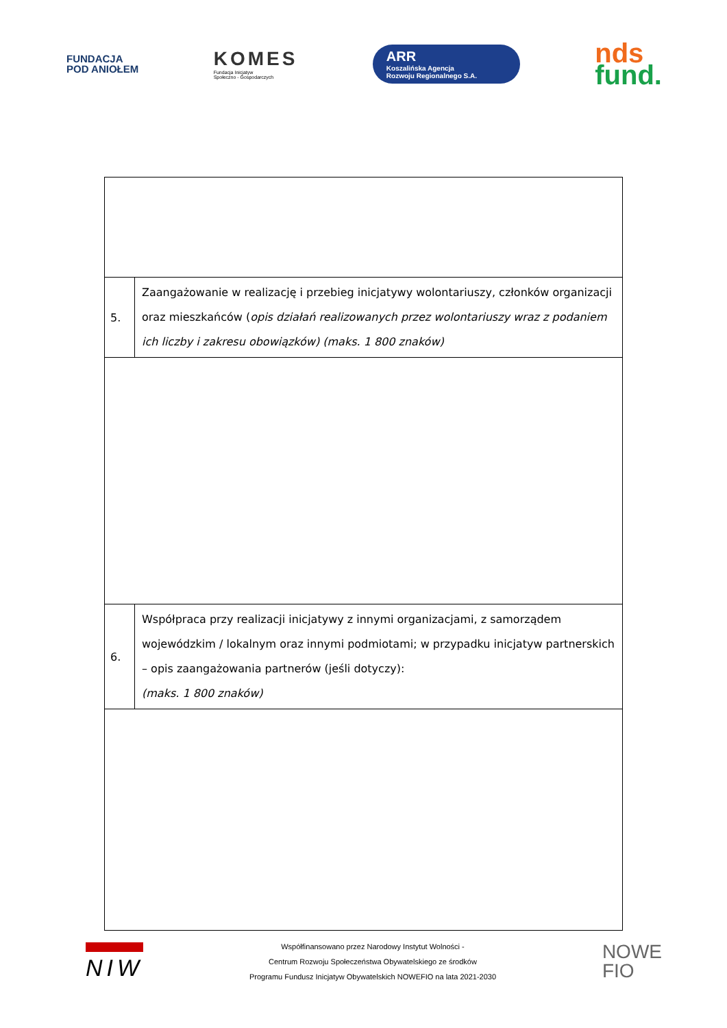FUNDACJA
POD ANIOŁEM
KOMES
Fundacja Inicjatyw
Społeczno - Gospodarczych
ARR
Koszalińska Agencja
Rozwoju Regionalnego S.A.
nds
fund.
| 5. | Zaangażowanie w realizację i przebieg inicjatywy wolontariuszy, członków organizacji oraz mieszkańców ( opis działań realizowanych przez wolontariuszy wraz z podaniem ich liczby i zakresu obowiązków) (maks. 1 800 znaków) |
| 6. | Współpraca przy realizacji inicjatywy z innymi organizacjami, z samorządem wojewódzkim / lokalnym oraz innymi podmiotami; w przypadku inicjatyw partnerskich – opis zaangażowania partnerów (jeśli dotyczy): (maks. 1 800 znaków) |
NIW
Współfinansowano przez Narodowy Instytut Wolności -
Centrum Rozwoju Społeczeństwa Obywatelskiego ze środków
Programu Fundusz Inicjatyw Obywatelskich NOWEFIO na lata 2021-2030
NOWE
FIO